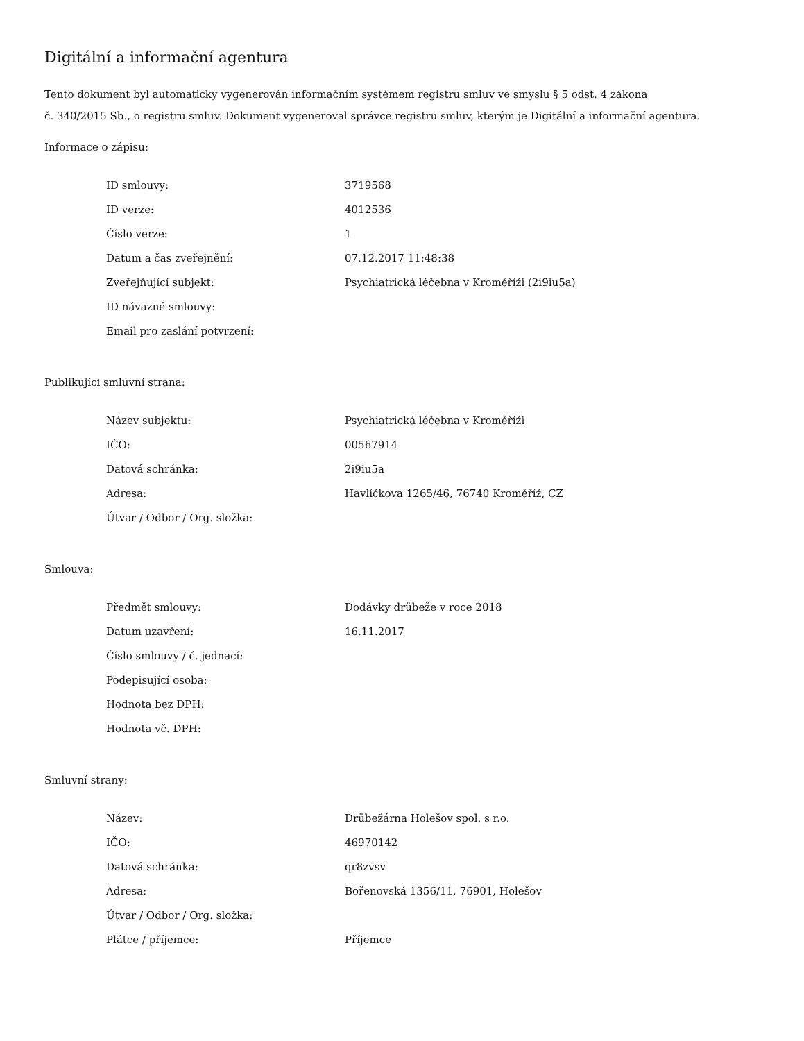Digitální a informační agentura
Tento dokument byl automaticky vygenerován informačním systémem registru smluv ve smyslu § 5 odst. 4 zákona
č. 340/2015 Sb., o registru smluv. Dokument vygeneroval správce registru smluv, kterým je Digitální a informační agentura.
Informace o zápisu:
| ID smlouvy: | 3719568 |
| ID verze: | 4012536 |
| Číslo verze: | 1 |
| Datum a čas zveřejnění: | 07.12.2017 11:48:38 |
| Zveřejňující subjekt: | Psychiatrická léčebna v Kroměříži (2i9iu5a) |
| ID návazné smlouvy: | |
| Email pro zaslání potvrzení: | |
Publikující smluvní strana:
| Název subjektu: | Psychiatrická léčebna v Kroměříži |
| IČO: | 00567914 |
| Datová schránka: | 2i9iu5a |
| Adresa: | Havlíčkova 1265/46, 76740 Kroměříž, CZ |
| Útvar / Odbor / Org. složka: | |
Smlouva:
| Předmět smlouvy: | Dodávky drůbeže v roce 2018 |
| Datum uzavření: | 16.11.2017 |
| Číslo smlouvy / č. jednací: | |
| Podepisující osoba: | |
| Hodnota bez DPH: | |
| Hodnota vč. DPH: | |
Smluvní strany:
| Název: | Drůbežárna Holešov spol. s r.o. |
| IČO: | 46970142 |
| Datová schránka: | qr8zvsv |
| Adresa: | Bořenovská 1356/11, 76901, Holešov |
| Útvar / Odbor / Org. složka: | |
| Plátce / příjemce: | Příjemce |